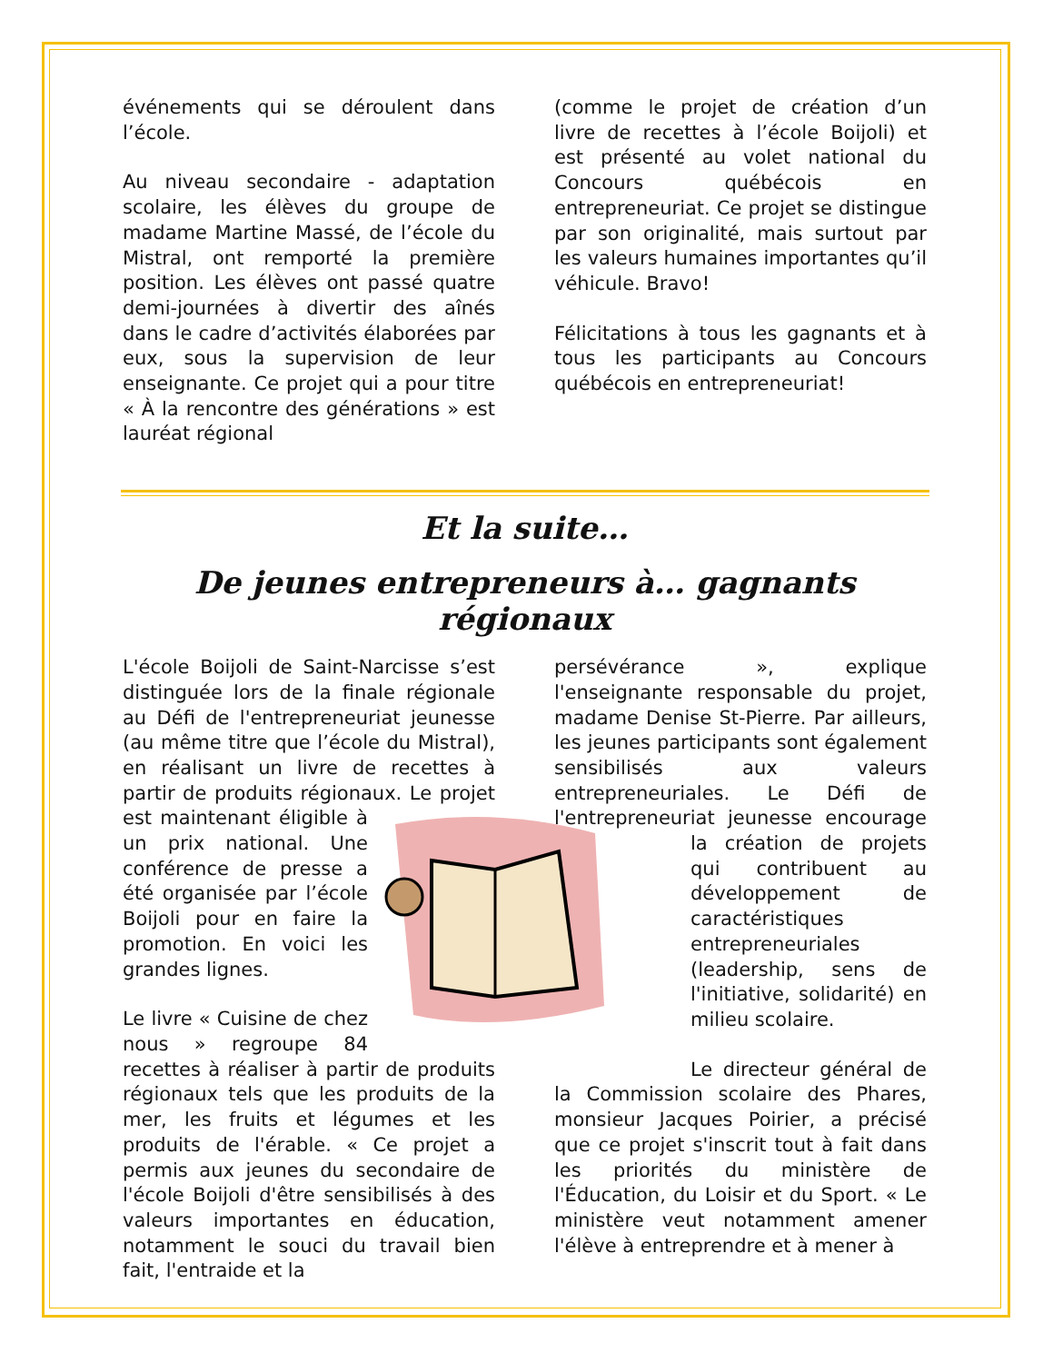événements qui se déroulent dans l’école.
Au niveau secondaire - adaptation scolaire, les élèves du groupe de madame Martine Massé, de l’école du Mistral, ont remporté la première position. Les élèves ont passé quatre demi-journées à divertir des aînés dans le cadre d’activités élaborées par eux, sous la supervision de leur enseignante. Ce projet qui a pour titre « À la rencontre des générations » est lauréat régional
(comme le projet de création d’un livre de recettes à l’école Boijoli) et est présenté au volet national du Concours québécois en entrepreneuriat. Ce projet se distingue par son originalité, mais surtout par les valeurs humaines importantes qu’il véhicule. Bravo!
Félicitations à tous les gagnants et à tous les participants au Concours québécois en entrepreneuriat!
Et la suite…
De jeunes entrepreneurs à… gagnants régionaux
L'école Boijoli de Saint-Narcisse s’est distinguée lors de la finale régionale au Défi de l'entrepreneuriat jeunesse (au même titre que l’école du Mistral), en réalisant un livre de recettes à partir de produits régionaux. Le projet est maintenant éligible à un prix national. Une conférence de presse a été organisée par l’école Boijoli pour en faire la promotion. En voici les grandes lignes.
Le livre « Cuisine de chez nous » regroupe 84 recettes à réaliser à partir de produits régionaux tels que les produits de la mer, les fruits et légumes et les produits de l'érable. « Ce projet a permis aux jeunes du secondaire de l'école Boijoli d'être sensibilisés à des valeurs importantes en éducation, notamment le souci du travail bien fait, l'entraide et la
persévérance », explique l'enseignante responsable du projet, madame Denise St-Pierre. Par ailleurs, les jeunes participants sont également sensibilisés aux valeurs entrepreneuriales. Le Défi de l'entrepreneuriat jeunesse encourage la création de projets qui contribuent au développement de caractéristiques entrepreneuriales (leadership, sens de l'initiative, solidarité) en milieu scolaire.
Le directeur général de la Commission scolaire des Phares, monsieur Jacques Poirier, a précisé que ce projet s'inscrit tout à fait dans les priorités du ministère de l'Éducation, du Loisir et du Sport. « Le ministère veut notamment amener l'élève à entreprendre et à mener à